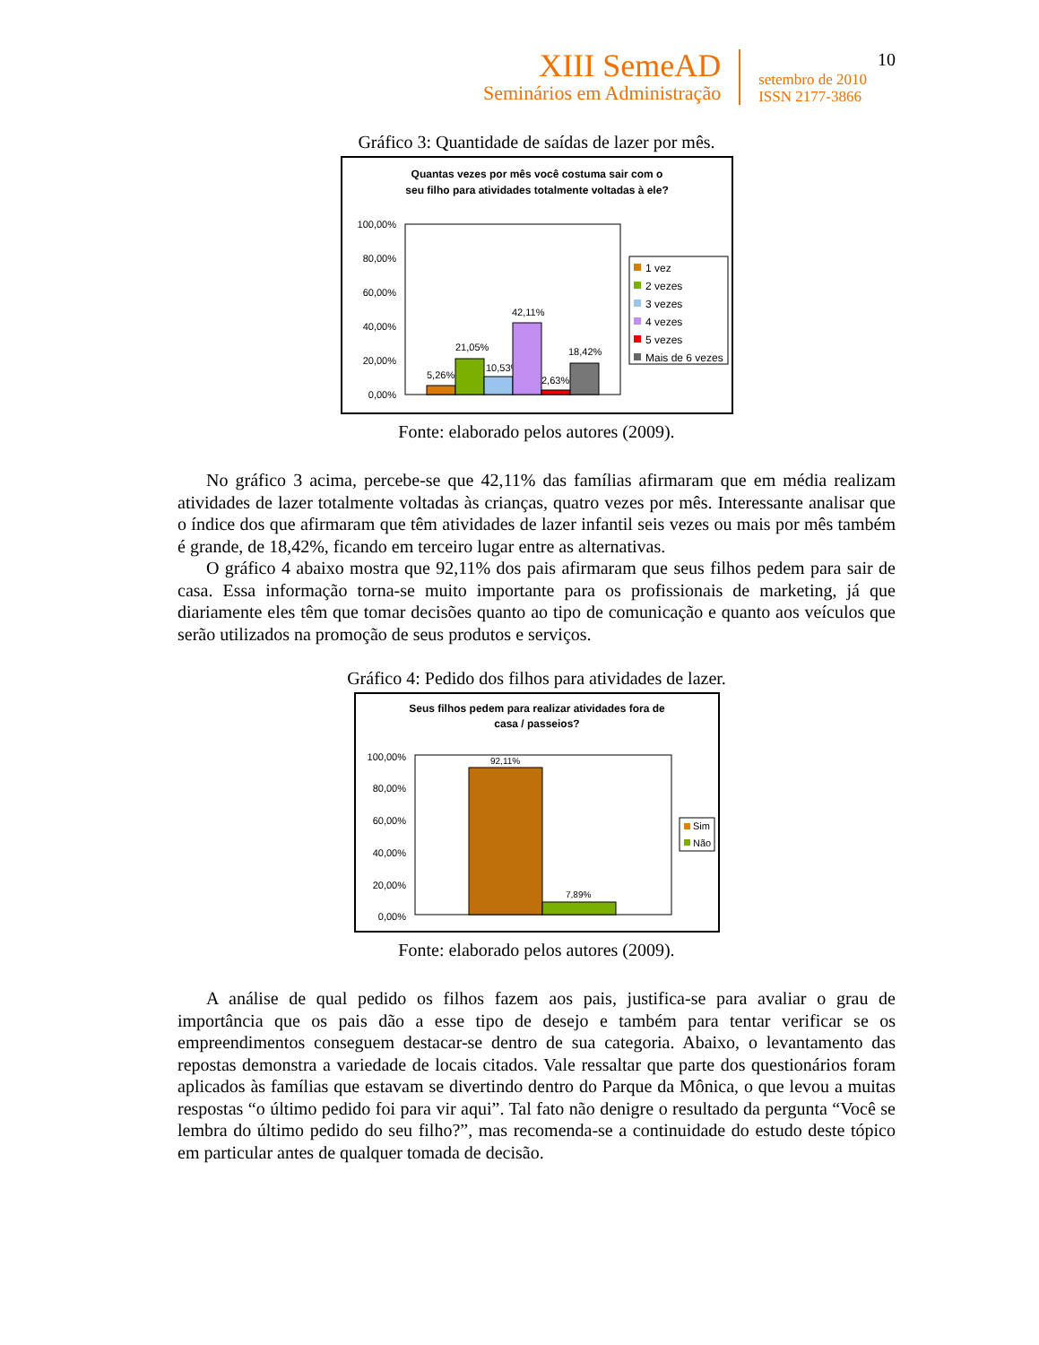XIII SemeAD
Seminários em Administração
setembro de 2010
ISSN 2177-3866
10
Gráfico 3: Quantidade de saídas de lazer por mês.
Quantas vezes por mês você costuma sair com o
seu filho para atividades totalmente voltadas à ele?
100,00%
80,00%
60,00%
40,00%
20,00%
0,00%
5,26%
21,05%
10,53%
42,11%
2,63%
18,42%
1 vez
2 vezes
3 vezes
4 vezes
5 vezes
Mais de 6 vezes
Fonte: elaborado pelos autores (2009).
No gráfico 3 acima, percebe-se que 42,11% das famílias afirmaram que em média realizam atividades de lazer totalmente voltadas às crianças, quatro vezes por mês. Interessante analisar que o índice dos que afirmaram que têm atividades de lazer infantil seis vezes ou mais por mês também é grande, de 18,42%, ficando em terceiro lugar entre as alternativas.
O gráfico 4 abaixo mostra que 92,11% dos pais afirmaram que seus filhos pedem para sair de casa. Essa informação torna-se muito importante para os profissionais de marketing, já que diariamente eles têm que tomar decisões quanto ao tipo de comunicação e quanto aos veículos que serão utilizados na promoção de seus produtos e serviços.
Gráfico 4: Pedido dos filhos para atividades de lazer.
Seus filhos pedem para realizar atividades fora de
casa / passeios?
100,00%
80,00%
60,00%
40,00%
20,00%
0,00%
92,11%
7,89%
Sim
Não
Fonte: elaborado pelos autores (2009).
A análise de qual pedido os filhos fazem aos pais, justifica-se para avaliar o grau de importância que os pais dão a esse tipo de desejo e também para tentar verificar se os empreendimentos conseguem destacar-se dentro de sua categoria. Abaixo, o levantamento das repostas demonstra a variedade de locais citados. Vale ressaltar que parte dos questionários foram aplicados às famílias que estavam se divertindo dentro do Parque da Mônica, o que levou a muitas respostas “o último pedido foi para vir aqui”. Tal fato não denigre o resultado da pergunta “Você se lembra do último pedido do seu filho?”, mas recomenda-se a continuidade do estudo deste tópico em particular antes de qualquer tomada de decisão.